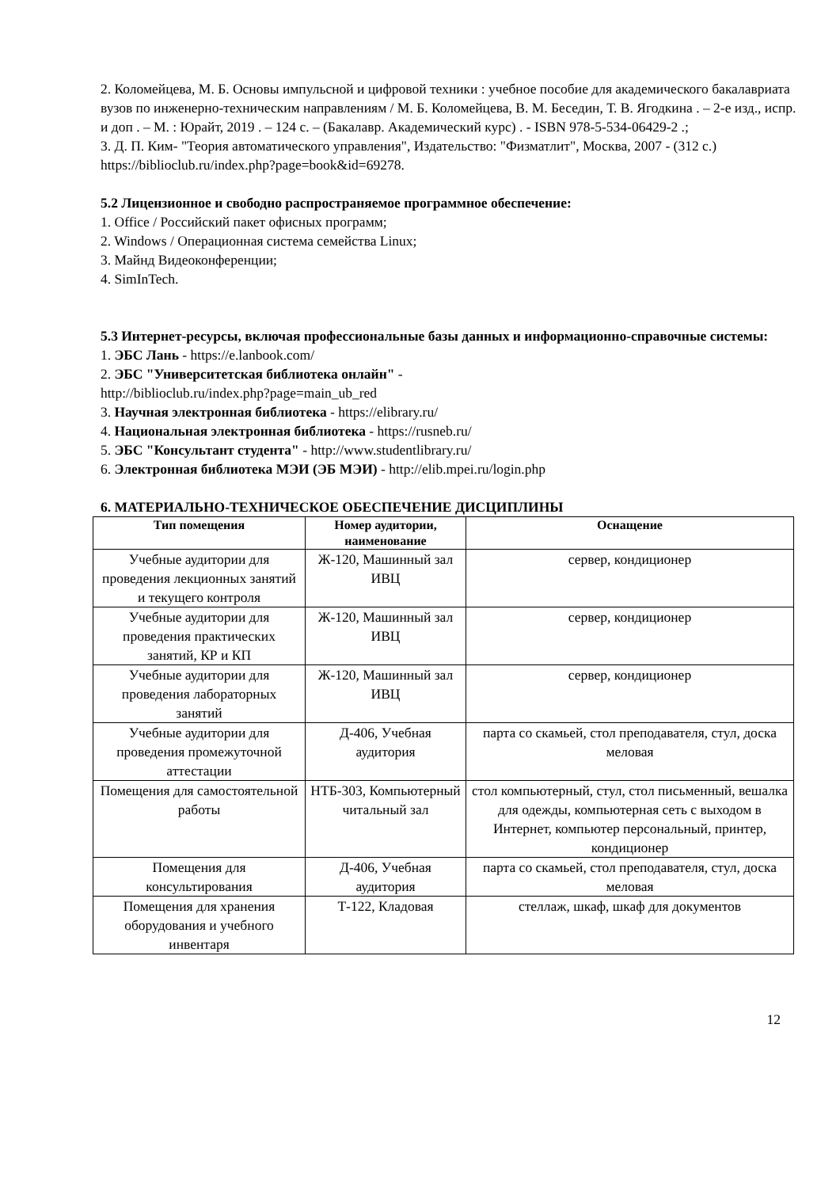2. Коломейцева, М. Б. Основы импульсной и цифровой техники : учебное пособие для академического бакалавриата вузов по инженерно-техническим направлениям / М. Б. Коломейцева, В. М. Беседин, Т. В. Ягодкина . – 2-е изд., испр. и доп . – М. : Юрайт, 2019 . – 124 с. – (Бакалавр. Академический курс) . - ISBN 978-5-534-06429-2 .;
3. Д. П. Ким- "Теория автоматического управления", Издательство: "Физматлит", Москва, 2007 - (312 с.)
https://biblioclub.ru/index.php?page=book&id=69278.
5.2 Лицензионное и свободно распространяемое программное обеспечение:
1. Office / Российский пакет офисных программ;
2. Windows / Операционная система семейства Linux;
3. Майнд Видеоконференции;
4. SimInTech.
5.3 Интернет-ресурсы, включая профессиональные базы данных и информационно-справочные системы:
1. ЭБС Лань - https://e.lanbook.com/
2. ЭБС "Университетская библиотека онлайн" -
http://biblioclub.ru/index.php?page=main_ub_red
3. Научная электронная библиотека - https://elibrary.ru/
4. Национальная электронная библиотека - https://rusneb.ru/
5. ЭБС "Консультант студента" - http://www.studentlibrary.ru/
6. Электронная библиотека МЭИ (ЭБ МЭИ) - http://elib.mpei.ru/login.php
6. МАТЕРИАЛЬНО-ТЕХНИЧЕСКОЕ ОБЕСПЕЧЕНИЕ ДИСЦИПЛИНЫ
| Тип помещения | Номер аудитории, наименование | Оснащение |
| --- | --- | --- |
| Учебные аудитории для проведения лекционных занятий и текущего контроля | Ж-120, Машинный зал ИВЦ | сервер, кондиционер |
| Учебные аудитории для проведения практических занятий, КР и КП | Ж-120, Машинный зал ИВЦ | сервер, кондиционер |
| Учебные аудитории для проведения лабораторных занятий | Ж-120, Машинный зал ИВЦ | сервер, кондиционер |
| Учебные аудитории для проведения промежуточной аттестации | Д-406, Учебная аудитория | парта со скамьей, стол преподавателя, стул, доска меловая |
| Помещения для самостоятельной работы | НТБ-303, Компьютерный читальный зал | стол компьютерный, стул, стол письменный, вешалка для одежды, компьютерная сеть с выходом в Интернет, компьютер персональный, принтер, кондиционер |
| Помещения для консультирования | Д-406, Учебная аудитория | парта со скамьей, стол преподавателя, стул, доска меловая |
| Помещения для хранения оборудования и учебного инвентаря | Т-122, Кладовая | стеллаж, шкаф, шкаф для документов |
12